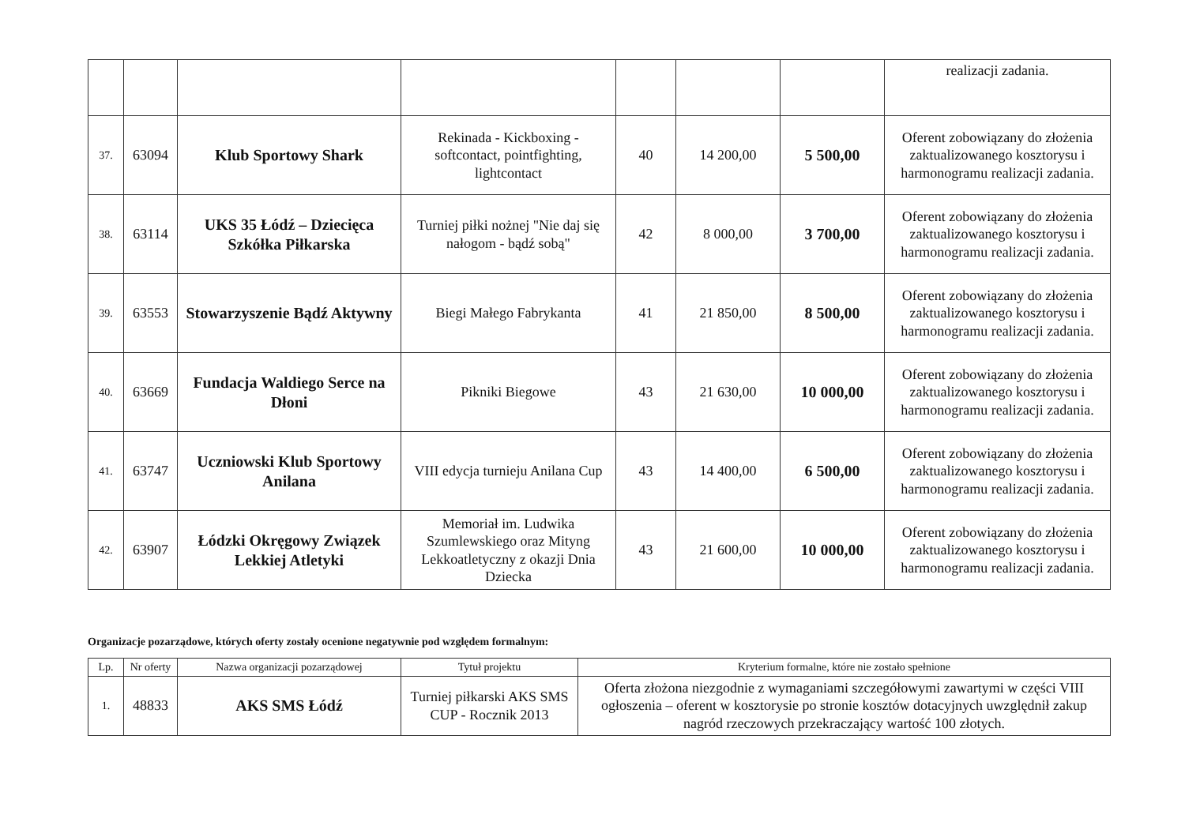| | | | | | | | realizacji zadania. |
| 37. | 63094 | Klub Sportowy Shark | Rekinada - Kickboxing - softcontact, pointfighting, lightcontact | 40 | 14 200,00 | 5 500,00 | Oferent zobowiązany do złożenia zaktualizowanego kosztorysu i harmonogramu realizacji zadania. |
| 38. | 63114 | UKS 35 Łódź – Dziecięca Szkółka Piłkarska | Turniej piłki nożnej "Nie daj się nałogom - bądź sobą" | 42 | 8 000,00 | 3 700,00 | Oferent zobowiązany do złożenia zaktualizowanego kosztorysu i harmonogramu realizacji zadania. |
| 39. | 63553 | Stowarzyszenie Bądź Aktywny | Biegi Małego Fabrykanta | 41 | 21 850,00 | 8 500,00 | Oferent zobowiązany do złożenia zaktualizowanego kosztorysu i harmonogramu realizacji zadania. |
| 40. | 63669 | Fundacja Waldiego Serce na Dłoni | Pikniki Biegowe | 43 | 21 630,00 | 10 000,00 | Oferent zobowiązany do złożenia zaktualizowanego kosztorysu i harmonogramu realizacji zadania. |
| 41. | 63747 | Uczniowski Klub Sportowy Anilana | VIII edycja turnieju Anilana Cup | 43 | 14 400,00 | 6 500,00 | Oferent zobowiązany do złożenia zaktualizowanego kosztorysu i harmonogramu realizacji zadania. |
| 42. | 63907 | Łódzki Okręgowy Związek Lekkiej Atletyki | Memoriał im. Ludwika Szumlewskiego oraz Mityng Lekkoatletyczny z okazji Dnia Dziecka | 43 | 21 600,00 | 10 000,00 | Oferent zobowiązany do złożenia zaktualizowanego kosztorysu i harmonogramu realizacji zadania. |
Organizacje pozarządowe, których oferty zostały ocenione negatywnie pod względem formalnym:
| Lp. | Nr oferty | Nazwa organizacji pozarządowej | Tytuł projektu | Kryterium formalne, które nie zostało spełnione |
| --- | --- | --- | --- | --- |
| 1. | 48833 | AKS SMS Łódź | Turniej piłkarski AKS SMS CUP - Rocznik 2013 | Oferta złożona niezgodnie z wymaganiami szczegółowymi zawartymi w części VIII ogłoszenia – oferent w kosztorysie po stronie kosztów dotacyjnych uwzględnił zakup nagród rzeczowych przekraczający wartość 100 złotych. |